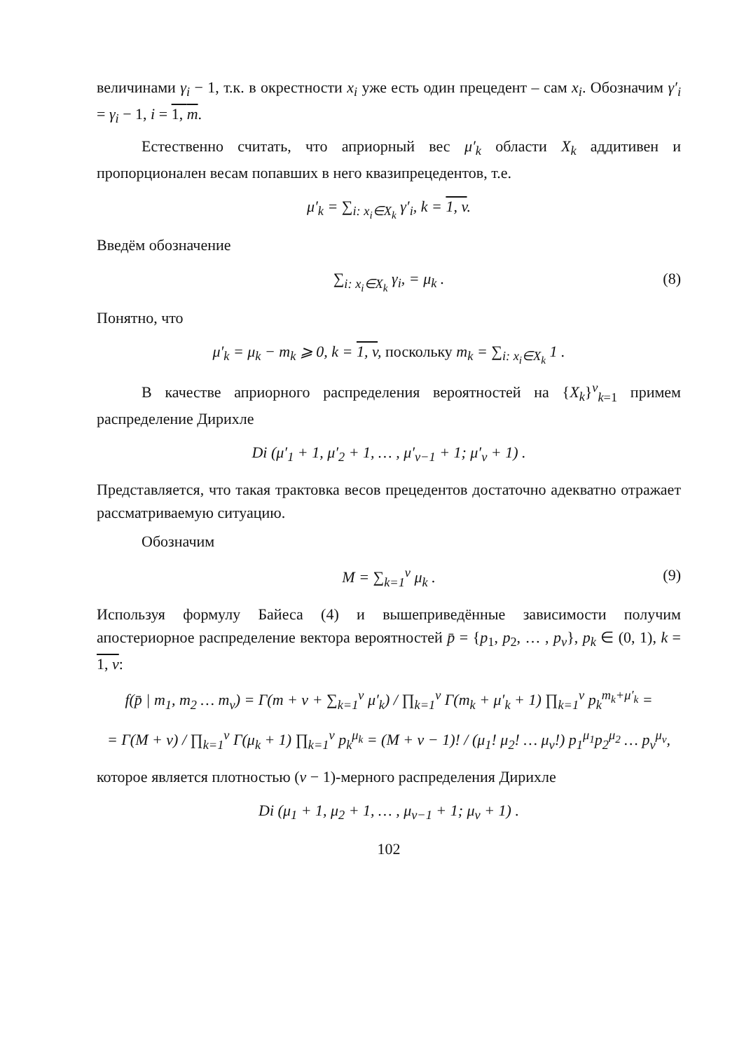величинами γ<sub>i</sub> − 1, т.к. в окрестности x<sub>i</sub> уже есть один прецедент – сам x<sub>i</sub>. Обозначим γ′<sub>i</sub> = γ<sub>i</sub> − 1, i = 1, m.
Естественно считать, что априорный вес μ′<sub>k</sub> области X<sub>k</sub> аддитивен и пропорционален весам попавших в него квазипрецедентов, т.е.
μ′<sub>k</sub> = ∑<sub>i: x<sub>i</sub>∈X<sub>k</sub></sub> γ′<sub>i</sub>, k = 1, v.
Введём обозначение
∑<sub>i: x<sub>i</sub>∈X<sub>k</sub></sub> γ<sub>i</sub>, = μ<sub>k</sub> . (8)
Понятно, что
μ′<sub>k</sub> = μ<sub>k</sub> − m<sub>k</sub> ⩾ 0, k = 1, v, поскольку m<sub>k</sub> = ∑<sub>i: x<sub>i</sub>∈X<sub>k</sub></sub> 1 .
В качестве априорного распределения вероятностей на {X<sub>k</sub>}<sup>v</sup><sub>k=1</sub> примем распределение Дирихле
Di (μ′<sub>1</sub> + 1, μ′<sub>2</sub> + 1, … , μ′<sub>v−1</sub> + 1; μ′<sub>v</sub> + 1) .
Представляется, что такая трактовка весов прецедентов достаточно адекватно отражает рассматриваемую ситуацию.
Обозначим
M = ∑<sub>k=1</sub><sup>v</sup> μ<sub>k</sub> . (9)
Используя формулу Байеса (4) и вышеприведённые зависимости получим апостериорное распределение вектора вероятностей p̄ = {p<sub>1</sub>, p<sub>2</sub>, … , p<sub>v</sub>}, p<sub>k</sub> ∈ (0, 1), k = 1, v:
f(p̄ | m<sub>1</sub>, m<sub>2</sub> … m<sub>v</sub>) = Γ(m + v + ∑<sub>k=1</sub><sup>v</sup> μ′<sub>k</sub>) / ∏<sub>k=1</sub><sup>v</sup> Γ(m<sub>k</sub> + μ′<sub>k</sub> + 1) ∏<sub>k=1</sub><sup>v</sup> p<sub>k</sub><sup>m<sub>k</sub>+μ′<sub>k</sub></sup> =
= Γ(M + v) / ∏<sub>k=1</sub><sup>v</sup> Γ(μ<sub>k</sub> + 1) ∏<sub>k=1</sub><sup>v</sup> p<sub>k</sub><sup>μ<sub>k</sub></sup> = (M + v − 1)! / (μ<sub>1</sub>! μ<sub>2</sub>! … μ<sub>v</sub>!) p<sub>1</sub><sup>μ<sub>1</sub></sup>p<sub>2</sub><sup>μ<sub>2</sub></sup> … p<sub>v</sub><sup>μ<sub>v</sub></sup>,
которое является плотностью (v − 1)-мерного распределения Дирихле
Di (μ<sub>1</sub> + 1, μ<sub>2</sub> + 1, … , μ<sub>v−1</sub> + 1; μ<sub>v</sub> + 1) .
102